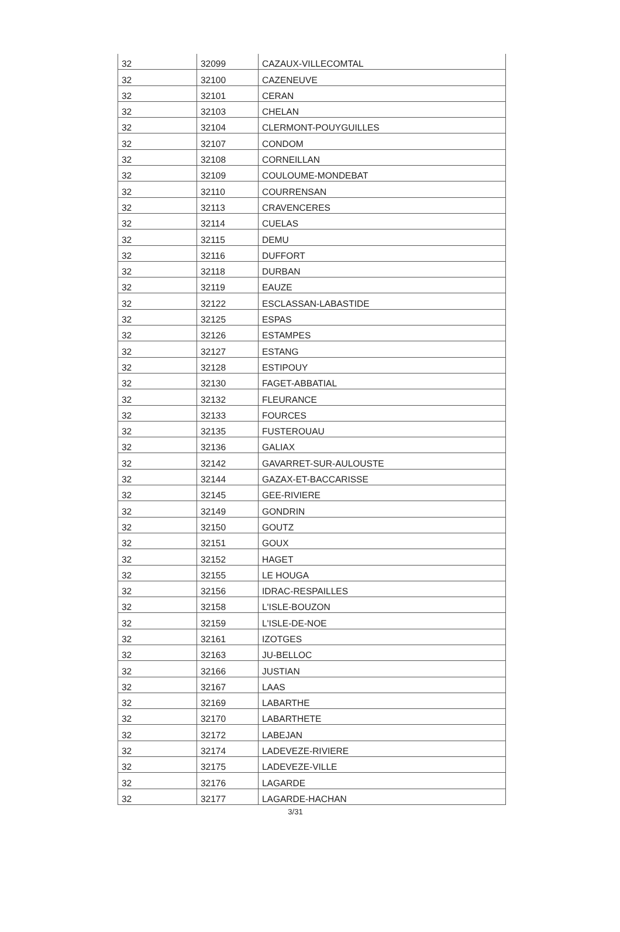| 32 | 32099 | CAZAUX-VILLECOMTAL |
| 32 | 32100 | CAZENEUVE |
| 32 | 32101 | CERAN |
| 32 | 32103 | CHELAN |
| 32 | 32104 | CLERMONT-POUYGUILLES |
| 32 | 32107 | CONDOM |
| 32 | 32108 | CORNEILLAN |
| 32 | 32109 | COULOUME-MONDEBAT |
| 32 | 32110 | COURRENSAN |
| 32 | 32113 | CRAVENCERES |
| 32 | 32114 | CUELAS |
| 32 | 32115 | DEMU |
| 32 | 32116 | DUFFORT |
| 32 | 32118 | DURBAN |
| 32 | 32119 | EAUZE |
| 32 | 32122 | ESCLASSAN-LABASTIDE |
| 32 | 32125 | ESPAS |
| 32 | 32126 | ESTAMPES |
| 32 | 32127 | ESTANG |
| 32 | 32128 | ESTIPOUY |
| 32 | 32130 | FAGET-ABBATIAL |
| 32 | 32132 | FLEURANCE |
| 32 | 32133 | FOURCES |
| 32 | 32135 | FUSTEROUAU |
| 32 | 32136 | GALIAX |
| 32 | 32142 | GAVARRET-SUR-AULOUSTE |
| 32 | 32144 | GAZAX-ET-BACCARISSE |
| 32 | 32145 | GEE-RIVIERE |
| 32 | 32149 | GONDRIN |
| 32 | 32150 | GOUTZ |
| 32 | 32151 | GOUX |
| 32 | 32152 | HAGET |
| 32 | 32155 | LE HOUGA |
| 32 | 32156 | IDRAC-RESPAILLES |
| 32 | 32158 | L'ISLE-BOUZON |
| 32 | 32159 | L'ISLE-DE-NOE |
| 32 | 32161 | IZOTGES |
| 32 | 32163 | JU-BELLOC |
| 32 | 32166 | JUSTIAN |
| 32 | 32167 | LAAS |
| 32 | 32169 | LABARTHE |
| 32 | 32170 | LABARTHETE |
| 32 | 32172 | LABEJAN |
| 32 | 32174 | LADEVEZE-RIVIERE |
| 32 | 32175 | LADEVEZE-VILLE |
| 32 | 32176 | LAGARDE |
| 32 | 32177 | LAGARDE-HACHAN |
3/31